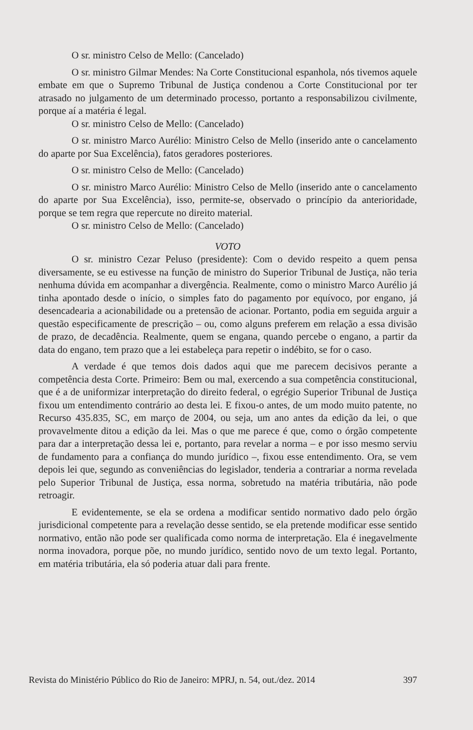O sr. ministro Celso de Mello: (Cancelado)
O sr. ministro Gilmar Mendes: Na Corte Constitucional espanhola, nós tivemos aquele embate em que o Supremo Tribunal de Justiça condenou a Corte Constitucional por ter atrasado no julgamento de um determinado processo, portanto a responsabilizou civilmente, porque aí a matéria é legal.
O sr. ministro Celso de Mello: (Cancelado)
O sr. ministro Marco Aurélio: Ministro Celso de Mello (inserido ante o cancelamento do aparte por Sua Excelência), fatos geradores posteriores.
O sr. ministro Celso de Mello: (Cancelado)
O sr. ministro Marco Aurélio: Ministro Celso de Mello (inserido ante o cancelamento do aparte por Sua Excelência), isso, permite-se, observado o princípio da anterioridade, porque se tem regra que repercute no direito material.
O sr. ministro Celso de Mello: (Cancelado)
VOTO
O sr. ministro Cezar Peluso (presidente): Com o devido respeito a quem pensa diversamente, se eu estivesse na função de ministro do Superior Tribunal de Justiça, não teria nenhuma dúvida em acompanhar a divergência. Realmente, como o ministro Marco Aurélio já tinha apontado desde o início, o simples fato do pagamento por equívoco, por engano, já desencadearia a acionabilidade ou a pretensão de acionar. Portanto, podia em seguida arguir a questão especificamente de prescrição – ou, como alguns preferem em relação a essa divisão de prazo, de decadência. Realmente, quem se engana, quando percebe o engano, a partir da data do engano, tem prazo que a lei estabeleça para repetir o indébito, se for o caso.
A verdade é que temos dois dados aqui que me parecem decisivos perante a competência desta Corte. Primeiro: Bem ou mal, exercendo a sua competência constitucional, que é a de uniformizar interpretação do direito federal, o egrégio Superior Tribunal de Justiça fixou um entendimento contrário ao desta lei. E fixou-o antes, de um modo muito patente, no Recurso 435.835, SC, em março de 2004, ou seja, um ano antes da edição da lei, o que provavelmente ditou a edição da lei. Mas o que me parece é que, como o órgão competente para dar a interpretação dessa lei e, portanto, para revelar a norma – e por isso mesmo serviu de fundamento para a confiança do mundo jurídico –, fixou esse entendimento. Ora, se vem depois lei que, segundo as conveniências do legislador, tenderia a contrariar a norma revelada pelo Superior Tribunal de Justiça, essa norma, sobretudo na matéria tributária, não pode retroagir.
E evidentemente, se ela se ordena a modificar sentido normativo dado pelo órgão jurisdicional competente para a revelação desse sentido, se ela pretende modificar esse sentido normativo, então não pode ser qualificada como norma de interpretação. Ela é inegavelmente norma inovadora, porque põe, no mundo jurídico, sentido novo de um texto legal. Portanto, em matéria tributária, ela só poderia atuar dali para frente.
Revista do Ministério Público do Rio de Janeiro: MPRJ, n. 54, out./dez. 2014 397